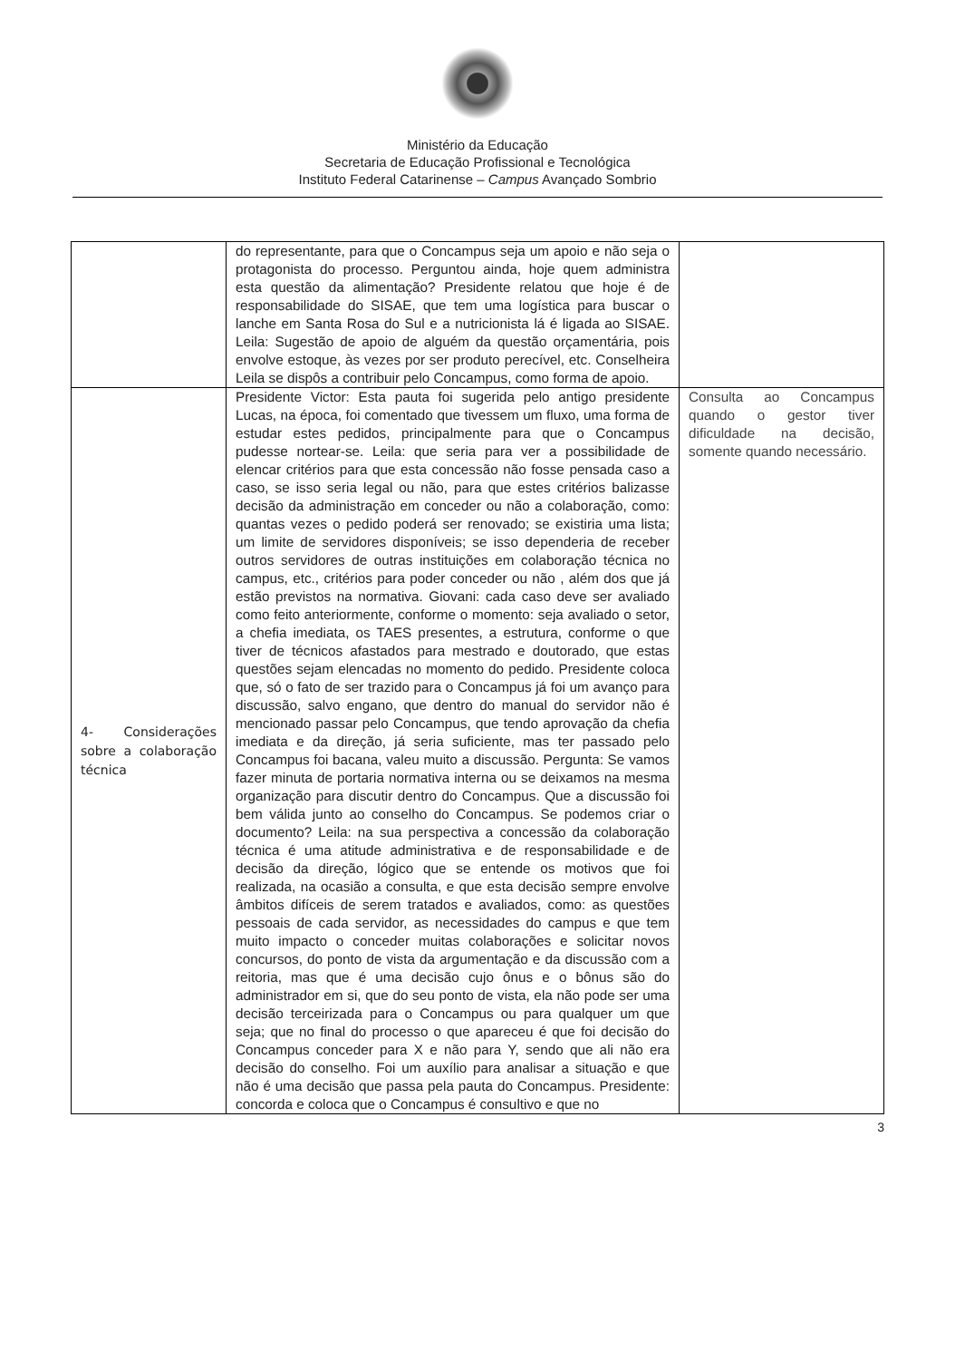Ministério da Educação
Secretaria de Educação Profissional e Tecnológica
Instituto Federal Catarinense – Campus Avançado Sombrio
| | do representante, para que o Concampus seja um apoio e não seja o protagonista do processo. Perguntou ainda, hoje quem administra esta questão da alimentação? Presidente relatou que hoje é de responsabilidade do SISAE, que tem uma logística para buscar o lanche em Santa Rosa do Sul e a nutricionista lá é ligada ao SISAE. Leila: Sugestão de apoio de alguém da questão orçamentária, pois envolve estoque, às vezes por ser produto perecível, etc. Conselheira Leila se dispôs a contribuir pelo Concampus, como forma de apoio. | |
| 4- Considerações sobre a colaboração técnica | Presidente Victor: Esta pauta foi sugerida pelo antigo presidente Lucas, na época, foi comentado que tivessem um fluxo, uma forma de estudar estes pedidos, principalmente para que o Concampus pudesse nortear-se. Leila: que seria para ver a possibilidade de elencar critérios para que esta concessão não fosse pensada caso a caso, se isso seria legal ou não, para que estes critérios balizasse decisão da administração em conceder ou não a colaboração, como: quantas vezes o pedido poderá ser renovado; se existiria uma lista; um limite de servidores disponíveis; se isso dependeria de receber outros servidores de outras instituições em colaboração técnica no campus, etc., critérios para poder conceder ou não , além dos que já estão previstos na normativa. Giovani: cada caso deve ser avaliado como feito anteriormente, conforme o momento: seja avaliado o setor, a chefia imediata, os TAES presentes, a estrutura, conforme o que tiver de técnicos afastados para mestrado e doutorado, que estas questões sejam elencadas no momento do pedido. Presidente coloca que, só o fato de ser trazido para o Concampus já foi um avanço para discussão, salvo engano, que dentro do manual do servidor não é mencionado passar pelo Concampus, que tendo aprovação da chefia imediata e da direção, já seria suficiente, mas ter passado pelo Concampus foi bacana, valeu muito a discussão. Pergunta: Se vamos fazer minuta de portaria normativa interna ou se deixamos na mesma organização para discutir dentro do Concampus. Que a discussão foi bem válida junto ao conselho do Concampus. Se podemos criar o documento? Leila: na sua perspectiva a concessão da colaboração técnica é uma atitude administrativa e de responsabilidade e de decisão da direção, lógico que se entende os motivos que foi realizada, na ocasião a consulta, e que esta decisão sempre envolve âmbitos difíceis de serem tratados e avaliados, como: as questões pessoais de cada servidor, as necessidades do campus e que tem muito impacto o conceder muitas colaborações e solicitar novos concursos, do ponto de vista da argumentação e da discussão com a reitoria, mas que é uma decisão cujo ônus e o bônus são do administrador em si, que do seu ponto de vista, ela não pode ser uma decisão terceirizada para o Concampus ou para qualquer um que seja; que no final do processo o que apareceu é que foi decisão do Concampus conceder para X e não para Y, sendo que ali não era decisão do conselho. Foi um auxílio para analisar a situação e que não é uma decisão que passa pela pauta do Concampus. Presidente: concorda e coloca que o Concampus é consultivo e que no | Consulta ao Concampus quando o gestor tiver dificuldade na decisão, somente quando necessário. |
3